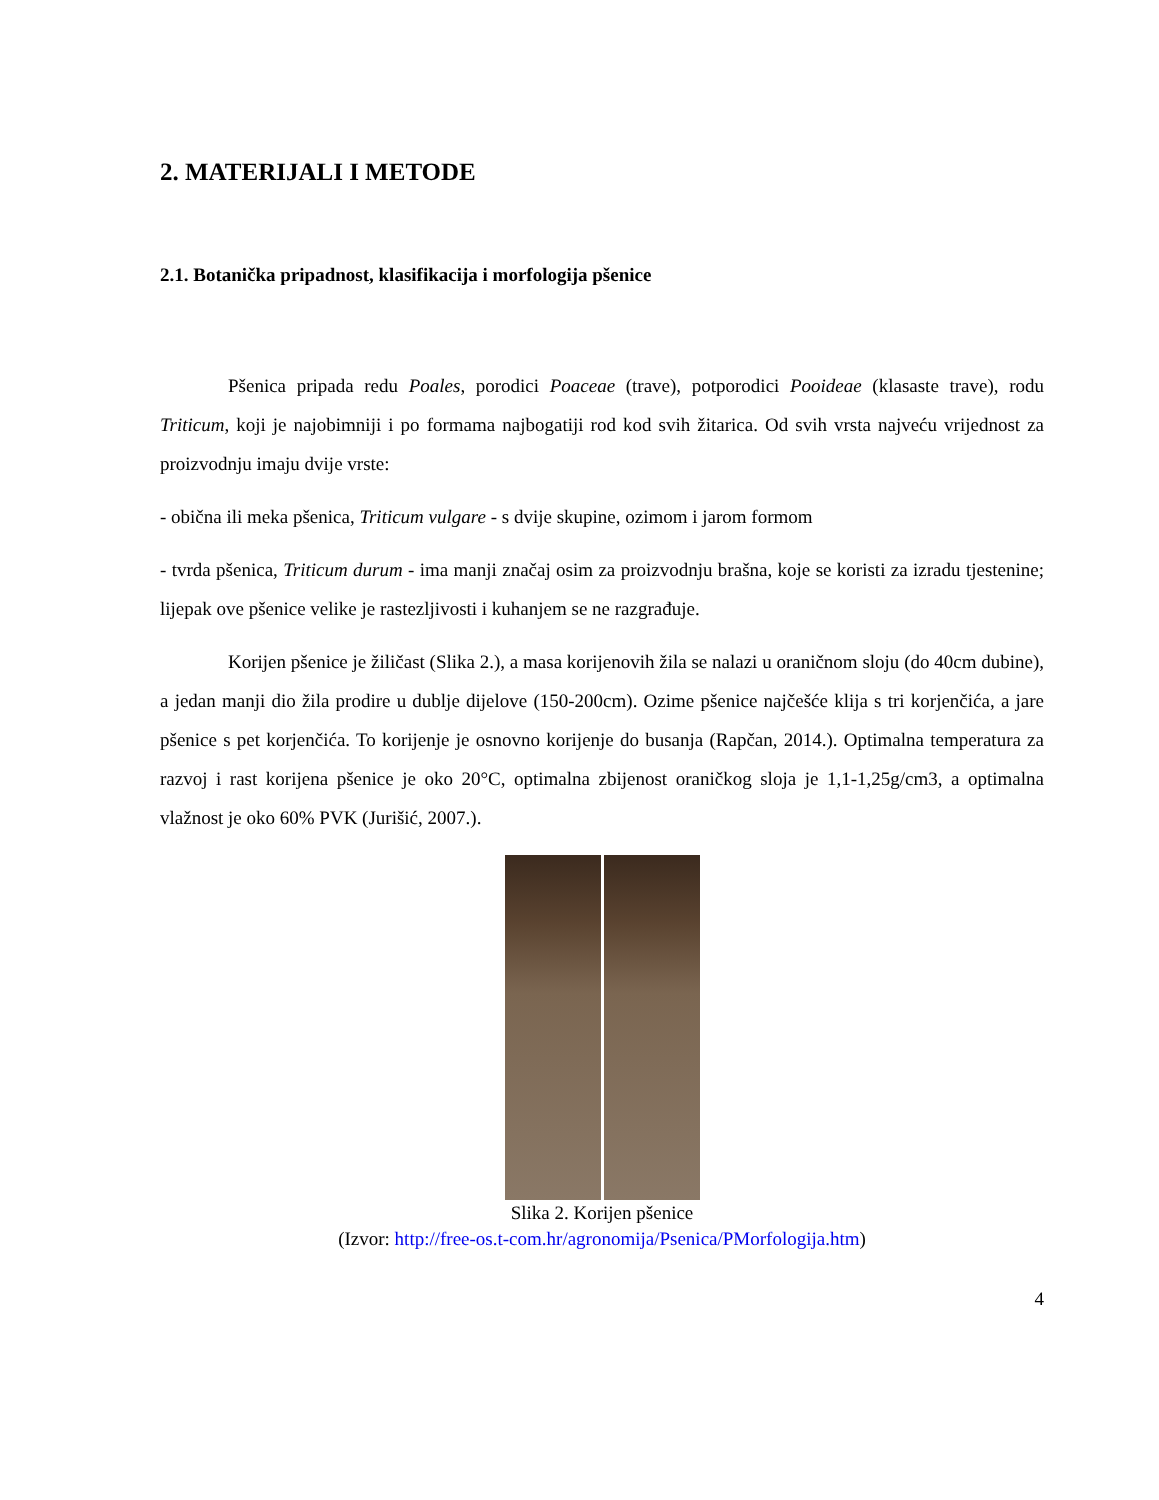2. MATERIJALI I METODE
2.1. Botanička pripadnost, klasifikacija i morfologija pšenice
Pšenica pripada redu Poales, porodici Poaceae (trave), potporodici Pooideae (klasaste trave), rodu Triticum, koji je najobimniji i po formama najbogatiji rod kod svih žitarica. Od svih vrsta najveću vrijednost za proizvodnju imaju dvije vrste:
- obična ili meka pšenica, Triticum vulgare - s dvije skupine, ozimom i jarom formom
- tvrda pšenica, Triticum durum - ima manji značaj osim za proizvodnju brašna, koje se koristi za izradu tjestenine; lijepak ove pšenice velike je rastezljivosti i kuhanjem se ne razgrađuje.
Korijen pšenice je žiličast (Slika 2.), a masa korijenovih žila se nalazi u oraničnom sloju (do 40cm dubine), a jedan manji dio žila prodire u dublje dijelove (150-200cm). Ozime pšenice najčešće klija s tri korjenčića, a jare pšenice s pet korjenčića. To korijenje je osnovno korijenje do busanja (Rapčan, 2014.). Optimalna temperatura za razvoj i rast korijena pšenice je oko 20°C, optimalna zbijenost oraničkog sloja je 1,1-1,25g/cm3, a optimalna vlažnost je oko 60% PVK (Jurišić, 2007.).
Slika 2. Korijen pšenice
(Izvor: http://free-os.t-com.hr/agronomija/Psenica/PMorfologija.htm)
4